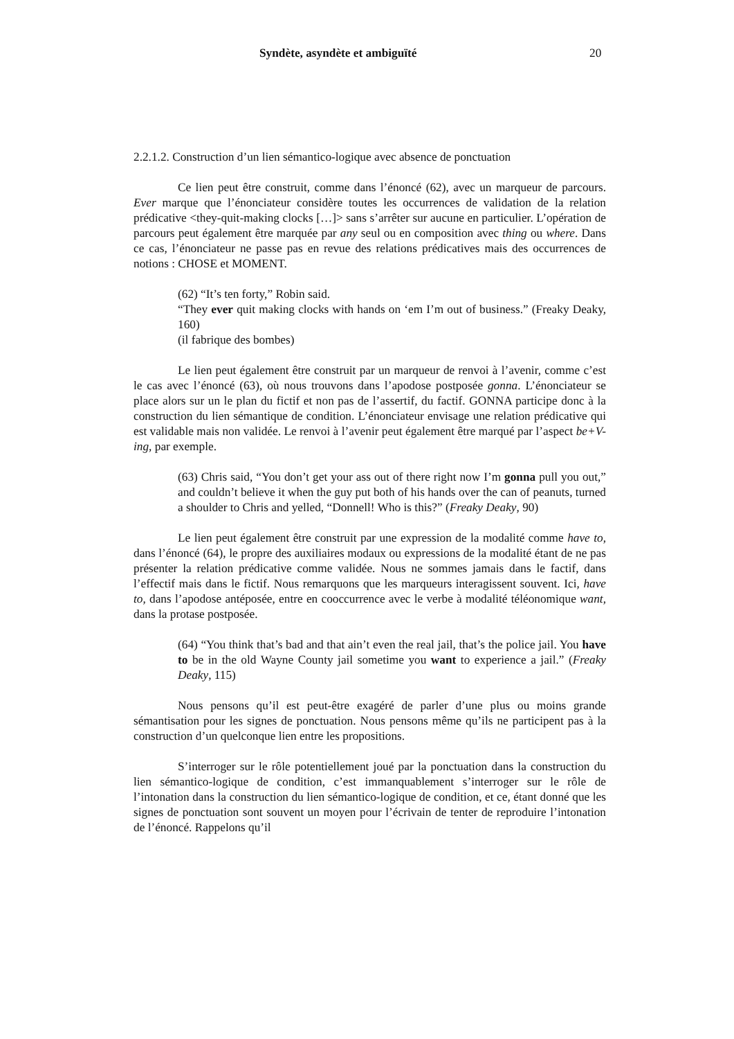Syndète, asyndète et ambiguïté 20
2.2.1.2. Construction d’un lien sémantico-logique avec absence de ponctuation
Ce lien peut être construit, comme dans l’énoncé (62), avec un marqueur de parcours. Ever marque que l’énonciateur considère toutes les occurrences de validation de la relation prédicative <they-quit-making clocks […]> sans s’arrêter sur aucune en particulier. L’opération de parcours peut également être marquée par any seul ou en composition avec thing ou where. Dans ce cas, l’énonciateur ne passe pas en revue des relations prédicatives mais des occurrences de notions : CHOSE et MOMENT.
(62) “It’s ten forty,” Robin said.
“They ever quit making clocks with hands on ‘em I’m out of business.” (Freaky Deaky, 160)
(il fabrique des bombes)
Le lien peut également être construit par un marqueur de renvoi à l’avenir, comme c’est le cas avec l’énoncé (63), où nous trouvons dans l’apodose postposée gonna. L’énonciateur se place alors sur un le plan du fictif et non pas de l’assertif, du factif. GONNA participe donc à la construction du lien sémantique de condition. L’énonciateur envisage une relation prédicative qui est validable mais non validée. Le renvoi à l’avenir peut également être marqué par l’aspect be+V-ing, par exemple.
(63) Chris said, “You don’t get your ass out of there right now I’m gonna pull you out,” and couldn’t believe it when the guy put both of his hands over the can of peanuts, turned a shoulder to Chris and yelled, “Donnell! Who is this?” (Freaky Deaky, 90)
Le lien peut également être construit par une expression de la modalité comme have to, dans l’énoncé (64), le propre des auxiliaires modaux ou expressions de la modalité étant de ne pas présenter la relation prédicative comme validée. Nous ne sommes jamais dans le factif, dans l’effectif mais dans le fictif. Nous remarquons que les marqueurs interagissent souvent. Ici, have to, dans l’apodose antéposée, entre en cooccurrence avec le verbe à modalité téléonomique want, dans la protase postposée.
(64) “You think that’s bad and that ain’t even the real jail, that’s the police jail. You have to be in the old Wayne County jail sometime you want to experience a jail.” (Freaky Deaky, 115)
Nous pensons qu’il est peut-être exagéré de parler d’une plus ou moins grande sémantisation pour les signes de ponctuation. Nous pensons même qu’ils ne participent pas à la construction d’un quelconque lien entre les propositions.
S’interroger sur le rôle potentiellement joué par la ponctuation dans la construction du lien sémantico-logique de condition, c’est immanquablement s’interroger sur le rôle de l’intonation dans la construction du lien sémantico-logique de condition, et ce, étant donné que les signes de ponctuation sont souvent un moyen pour l’écrivain de tenter de reproduire l’intonation de l’énoncé. Rappelons qu’il